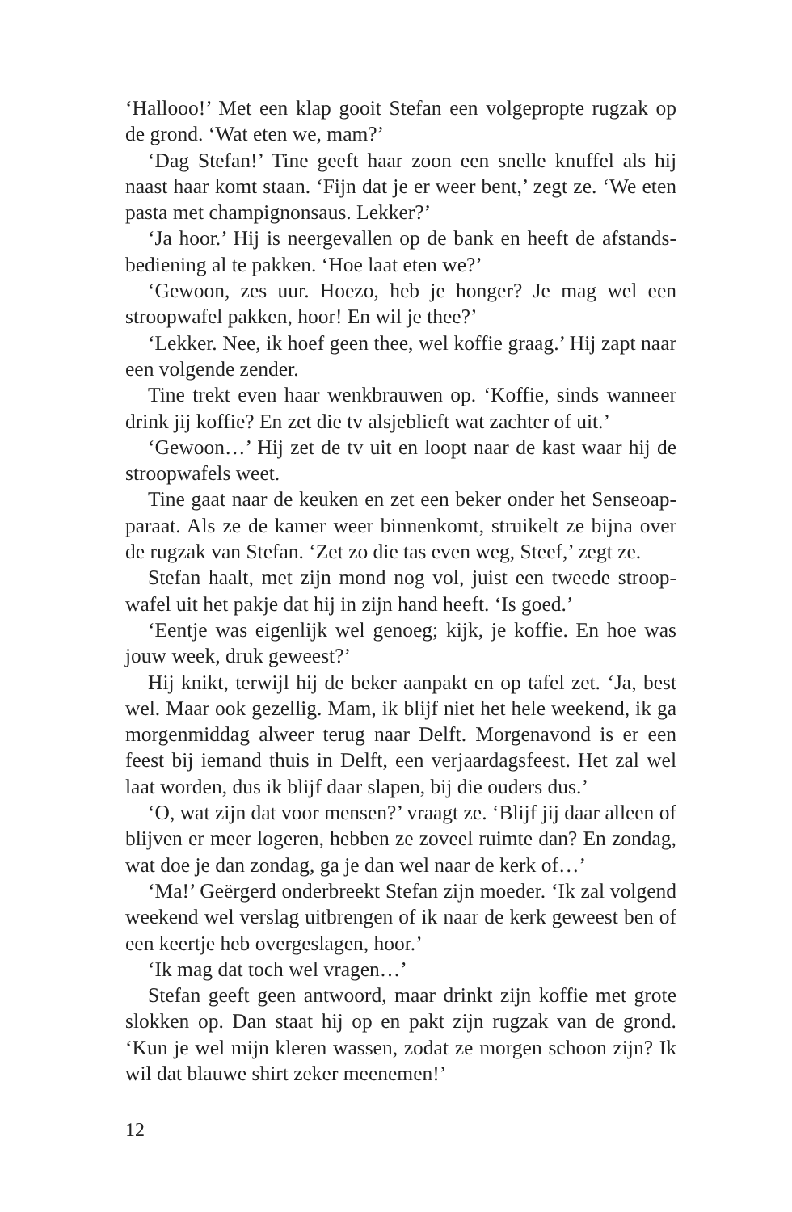‘Hallooo!’ Met een klap gooit Stefan een volgepropte rugzak op de grond. ‘Wat eten we, mam?’
‘Dag Stefan!’ Tine geeft haar zoon een snelle knuffel als hij naast haar komt staan. ‘Fijn dat je er weer bent,’ zegt ze. ‘We eten pasta met champignonsaus. Lekker?’
‘Ja hoor.’ Hij is neergevallen op de bank en heeft de afstands­bediening al te pakken. ‘Hoe laat eten we?’
‘Gewoon, zes uur. Hoezo, heb je honger? Je mag wel een stroop­wafel pakken, hoor! En wil je thee?’
‘Lekker. Nee, ik hoef geen thee, wel koffie graag.’ Hij zapt naar een volgende zender.
Tine trekt even haar wenkbrauwen op. ‘Koffie, sinds wanneer drink jij koffie? En zet die tv alsjeblieft wat zachter of uit.’
‘Gewoon…’ Hij zet de tv uit en loopt naar de kast waar hij de stroopwafels weet.
Tine gaat naar de keuken en zet een beker onder het Senseoap­paraat. Als ze de kamer weer binnenkomt, struikelt ze bijna over de rugzak van Stefan. ‘Zet zo die tas even weg, Steef,’ zegt ze.
Stefan haalt, met zijn mond nog vol, juist een tweede stroop­wafel uit het pakje dat hij in zijn hand heeft. ‘Is goed.’
‘Eentje was eigenlijk wel genoeg; kijk, je koffie. En hoe was jouw week, druk geweest?’
Hij knikt, terwijl hij de beker aanpakt en op tafel zet. ‘Ja, best wel. Maar ook gezellig. Mam, ik blijf niet het hele weekend, ik ga morgenmiddag alweer terug naar Delft. Morgenavond is er een feest bij iemand thuis in Delft, een verjaardagsfeest. Het zal wel laat worden, dus ik blijf daar slapen, bij die ouders dus.’
‘O, wat zijn dat voor mensen?’ vraagt ze. ‘Blijf jij daar alleen of blijven er meer logeren, hebben ze zoveel ruimte dan? En zondag, wat doe je dan zondag, ga je dan wel naar de kerk of…’
‘Ma!’ Geërgerd onderbreekt Stefan zijn moeder. ‘Ik zal volgend weekend wel verslag uitbrengen of ik naar de kerk geweest ben of een keertje heb overgeslagen, hoor.’
‘Ik mag dat toch wel vragen…’
Stefan geeft geen antwoord, maar drinkt zijn koffie met grote slokken op. Dan staat hij op en pakt zijn rugzak van de grond. ‘Kun je wel mijn kleren wassen, zodat ze morgen schoon zijn? Ik wil dat blauwe shirt zeker meenemen!’
12